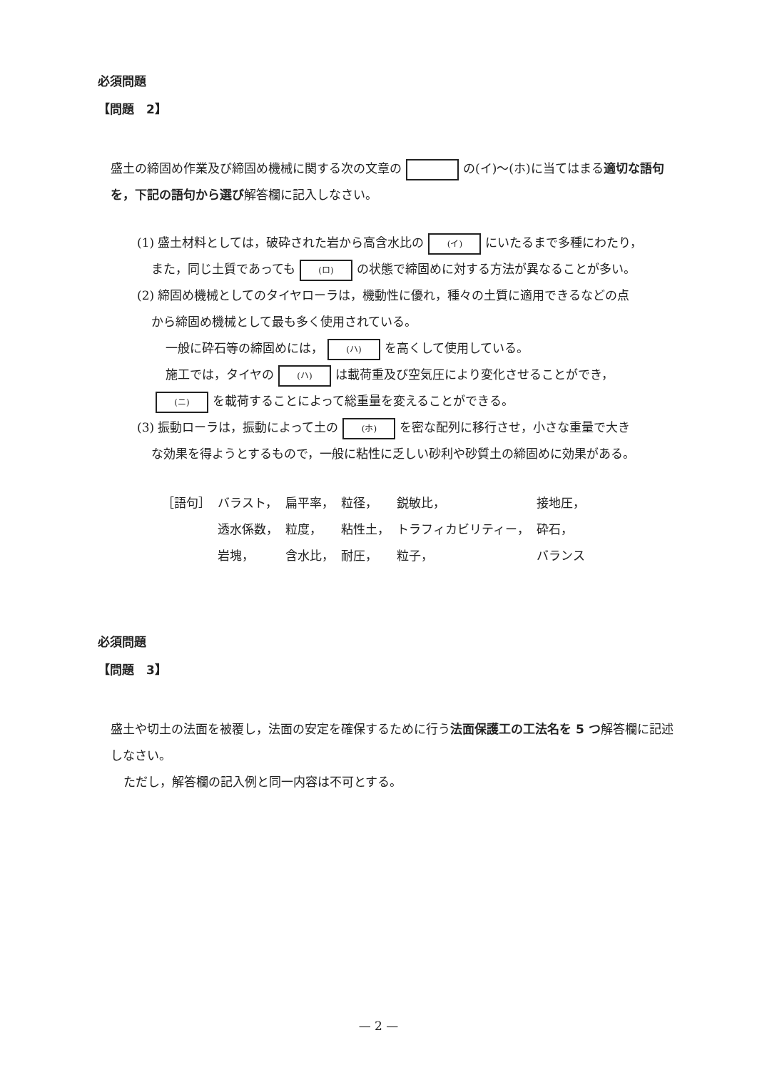必須問題
【問題　2】
盛土の締固め作業及び締固め機械に関する次の文章の の(イ)〜(ホ)に当てはまる適切な語句を，下記の語句から選び解答欄に記入しなさい。
(1) 盛土材料としては，破砕された岩から高含水比の (イ) にいたるまで多種にわたり，
また，同じ土質であっても (ロ) の状態で締固めに対する方法が異なることが多い。
(2) 締固め機械としてのタイヤローラは，機動性に優れ，種々の土質に適用できるなどの点
から締固め機械として最も多く使用されている。
一般に砕石等の締固めには， (ハ) を高くして使用している。
施工では，タイヤの (ハ) は載荷重及び空気圧により変化させることができ，
(ニ) を載荷することによって総重量を変えることができる。
(3) 振動ローラは，振動によって土の (ホ) を密な配列に移行させ，小さな重量で大き
な効果を得ようとするもので，一般に粘性に乏しい砂利や砂質土の締固めに効果がある。
| ［語句］ | バラスト， | 扁平率， | 粒径， | 鋭敏比， | 接地圧， |
| | 透水係数， | 粒度， | 粘性土， | トラフィカビリティー， | 砕石， |
| | 岩塊， | 含水比， | 耐圧， | 粒子， | バランス |
必須問題
【問題　3】
盛土や切土の法面を被覆し，法面の安定を確保するために行う法面保護工の工法名を 5 つ解答欄に記述しなさい。
ただし，解答欄の記入例と同一内容は不可とする。
— 2 —